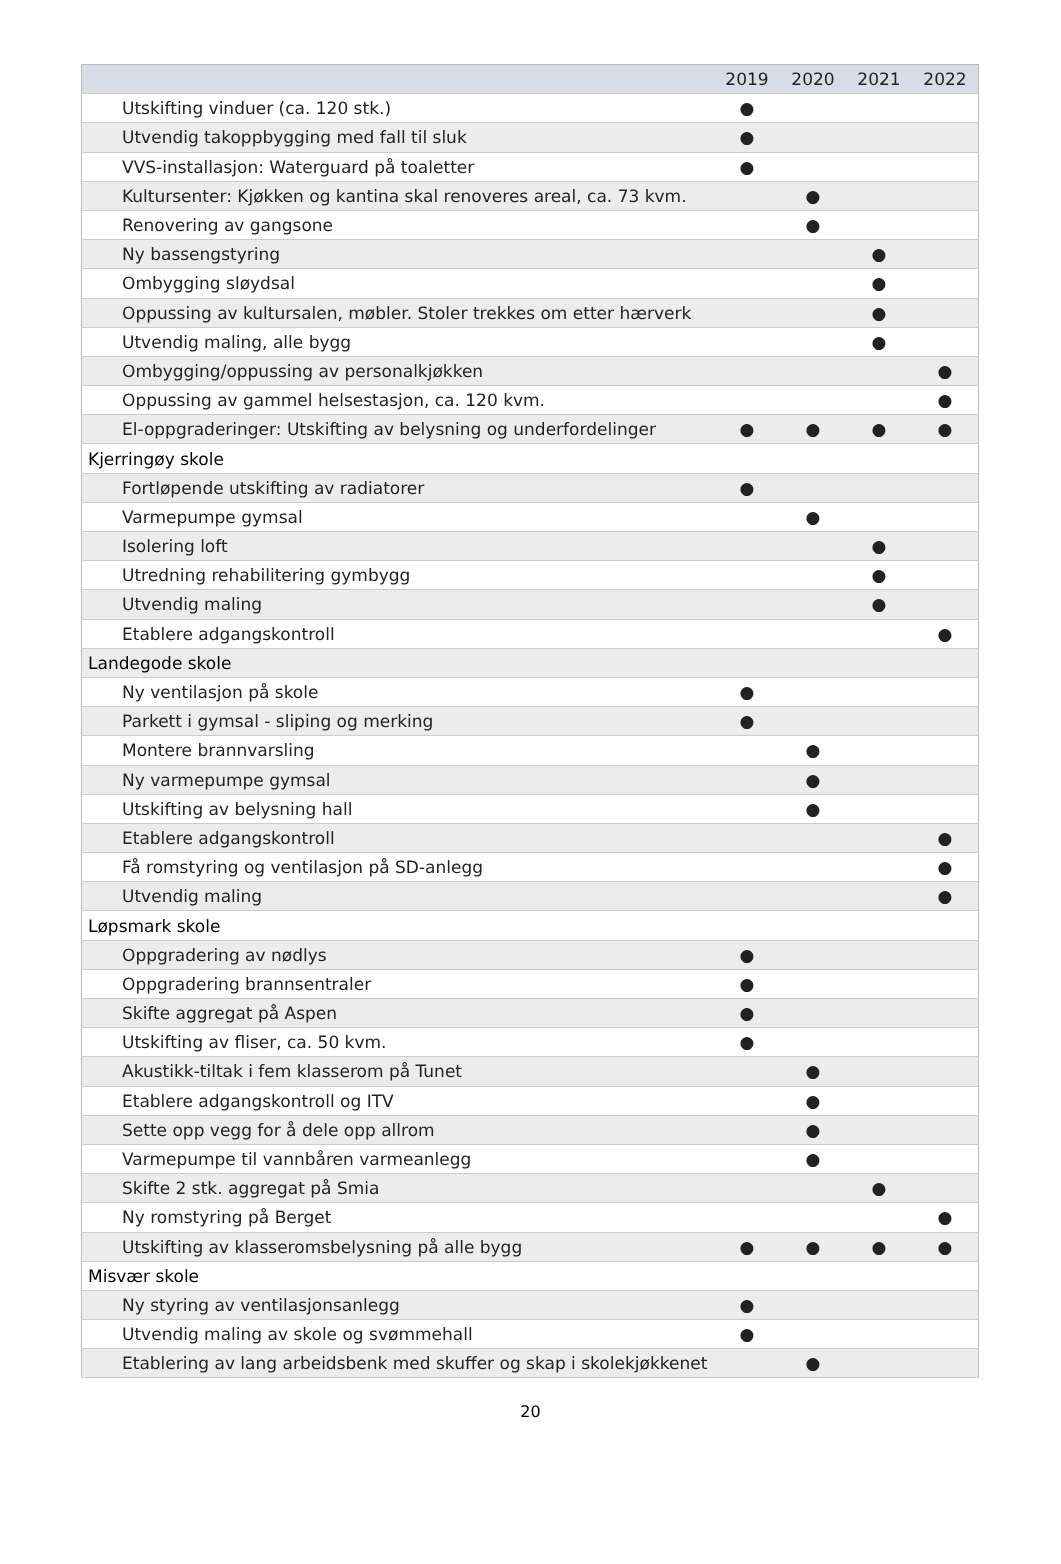| | 2019 | 2020 | 2021 | 2022 |
| --- | --- | --- | --- | --- |
| Utskifting vinduer (ca. 120 stk.) | ● | | | |
| Utvendig takoppbygging med fall til sluk | ● | | | |
| VVS-installasjon: Waterguard på toaletter | ● | | | |
| Kultursenter: Kjøkken og kantina skal renoveres areal, ca. 73 kvm. | | ● | | |
| Renovering av gangsone | | ● | | |
| Ny bassengstyring | | | ● | |
| Ombygging sløydsal | | | ● | |
| Oppussing av kultursalen, møbler. Stoler trekkes om etter hærverk | | | ● | |
| Utvendig maling, alle bygg | | | ● | |
| Ombygging/oppussing av personalkjøkken | | | | ● |
| Oppussing av gammel helsestasjon, ca. 120 kvm. | | | | ● |
| El-oppgraderinger: Utskifting av belysning og underfordelinger | ● | ● | ● | ● |
| Kjerringøy skole | | | | |
| Fortløpende utskifting av radiatorer | ● | | | |
| Varmepumpe gymsal | | ● | | |
| Isolering loft | | | ● | |
| Utredning rehabilitering gymbygg | | | ● | |
| Utvendig maling | | | ● | |
| Etablere adgangskontroll | | | | ● |
| Landegode skole | | | | |
| Ny ventilasjon på skole | ● | | | |
| Parkett i gymsal - sliping og merking | ● | | | |
| Montere brannvarsling | | ● | | |
| Ny varmepumpe gymsal | | ● | | |
| Utskifting av belysning hall | | ● | | |
| Etablere adgangskontroll | | | | ● |
| Få romstyring og ventilasjon på SD-anlegg | | | | ● |
| Utvendig maling | | | | ● |
| Løpsmark skole | | | | |
| Oppgradering av nødlys | ● | | | |
| Oppgradering brannsentraler | ● | | | |
| Skifte aggregat på Aspen | ● | | | |
| Utskifting av fliser, ca. 50 kvm. | ● | | | |
| Akustikk-tiltak i fem klasserom på Tunet | | ● | | |
| Etablere adgangskontroll og ITV | | ● | | |
| Sette opp vegg for å dele opp allrom | | ● | | |
| Varmepumpe til vannbåren varmeanlegg | | ● | | |
| Skifte 2 stk. aggregat på Smia | | | ● | |
| Ny romstyring på Berget | | | | ● |
| Utskifting av klasseromsbelysning på alle bygg | ● | ● | ● | ● |
| Misvær skole | | | | |
| Ny styring av ventilasjonsanlegg | ● | | | |
| Utvendig maling av skole og svømmehall | ● | | | |
| Etablering av lang arbeidsbenk med skuffer og skap i skolekjøkkenet | | ● | | |
20